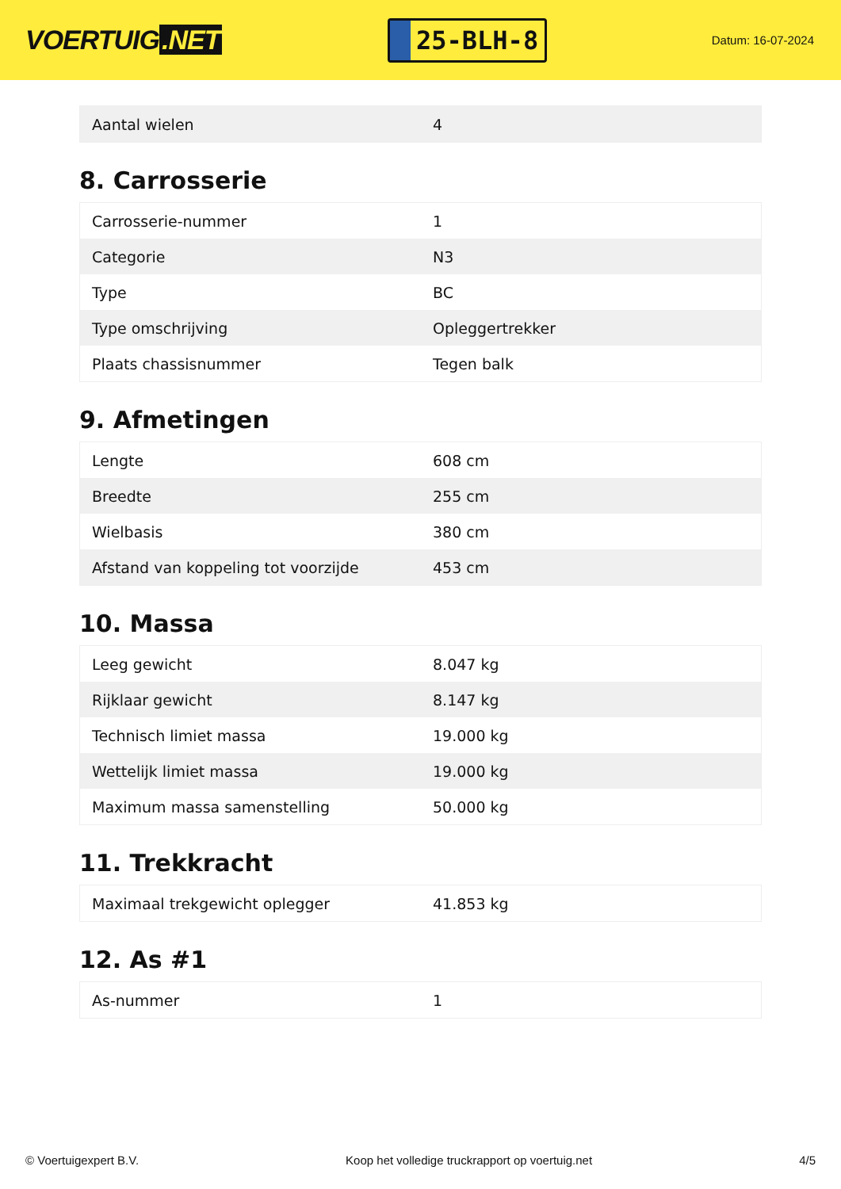VOERTUIG.NET
25-BLH-8
Datum: 16-07-2024
| Aantal wielen | 4 |
8. Carrosserie
| Carrosserie-nummer | 1 |
| Categorie | N3 |
| Type | BC |
| Type omschrijving | Opleggertrekker |
| Plaats chassisnummer | Tegen balk |
9. Afmetingen
| Lengte | 608 cm |
| Breedte | 255 cm |
| Wielbasis | 380 cm |
| Afstand van koppeling tot voorzijde | 453 cm |
10. Massa
| Leeg gewicht | 8.047 kg |
| Rijklaar gewicht | 8.147 kg |
| Technisch limiet massa | 19.000 kg |
| Wettelijk limiet massa | 19.000 kg |
| Maximum massa samenstelling | 50.000 kg |
11. Trekkracht
| Maximaal trekgewicht oplegger | 41.853 kg |
12. As #1
| As-nummer | 1 |
© Voertuigexpert B.V. Koop het volledige truckrapport op voertuig.net 4/5